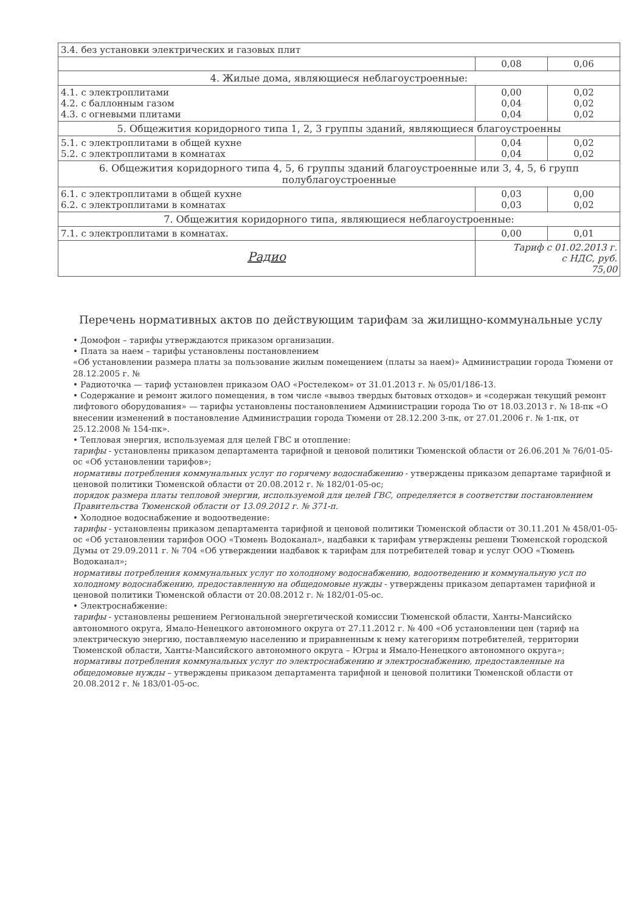| 3.4. без установки электрических и газовых плит | | |
| | 0,08 | 0,06 |
| 4. Жилые дома, являющиеся неблагоустроенные: | | |
| 4.1. с электроплитами 4.2. с баллонным газом 4.3. с огневыми плитами | 0,00 0,04 0,04 | 0,02 0,02 0,02 |
| 5. Общежития коридорного типа 1, 2, 3 группы зданий, являющиеся благоустроенны | | |
| 5.1. с электроплитами в общей кухне 5.2. с электроплитами в комнатах | 0,04 0,04 | 0,02 0,02 |
| 6. Общежития коридорного типа 4, 5, 6 группы зданий благоустроенные или 3, 4, 5, 6 групп полублагоустроенные | | |
| 6.1. с электроплитами в общей кухне 6.2. с электроплитами в комнатах | 0,03 0,03 | 0,00 0,02 |
| 7. Общежития коридорного типа, являющиеся неблагоустроенные: | | |
| 7.1. с электроплитами в комнатах. | 0,00 | 0,01 |
| Радио | Тариф с 01.02.2013 г. с НДС, руб. 75,00 | |
Перечень нормативных актов по действующим тарифам за жилищно-коммунальные услу
• Домофон – тарифы утверждаются приказом организации.
• Плата за наем – тарифы установлены постановлением
«Об установлении размера платы за пользование жилым помещением (платы за наем)» Администрации города Тюмени от 28.12.2005 г. №
• Радиоточка — тариф установлен приказом ОАО «Ростелеком» от 31.01.2013 г. № 05/01/186-13.
• Содержание и ремонт жилого помещения, в том числе «вывоз твердых бытовых отходов» и «содержан текущий ремонт лифтового оборудования» — тарифы установлены постановлением Администрации города Тю от 18.03.2013 г. № 18-пк «О внесении изменений в постановление Администрации города Тюмени от 28.12.200 3-пк, от 27.01.2006 г. № 1-пк, от 25.12.2008 № 154-пк».
• Тепловая энергия, используемая для целей ГВС и отопление:
тарифы - установлены приказом департамента тарифной и ценовой политики Тюменской области от 26.06.201 № 76/01-05-ос «Об установлении тарифов»;
нормативы потребления коммунальных услуг по горячему водоснабжению - утверждены приказом департаме тарифной и ценовой политики Тюменской области от 20.08.2012 г. № 182/01-05-ос;
порядок размера платы тепловой энергии, используемой для целей ГВС, определяется в соответстви постановлением Правительства Тюменской области от 13.09.2012 г. № 371-п.
• Холодное водоснабжение и водоотведение:
тарифы - установлены приказом департамента тарифной и ценовой политики Тюменской области от 30.11.201 № 458/01-05-ос «Об установлении тарифов ООО «Тюмень Водоканал», надбавки к тарифам утверждены решени Тюменской городской Думы от 29.09.2011 г. № 704 «Об утверждении надбавок к тарифам для потребителей товар и услуг ООО «Тюмень Водоканал»;
нормативы потребления коммунальных услуг по холодному водоснабжению, водоотведению и коммунальную усл по холодному водоснабжению, предоставленную на общедомовые нужды - утверждены приказом департамен тарифной и ценовой политики Тюменской области от 20.08.2012 г. № 182/01-05-ос.
• Электроснабжение:
тарифы - установлены решением Региональной энергетической комиссии Тюменской области, Ханты-Мансийско автономного округа, Ямало-Ненецкого автономного округа от 27.11.2012 г. № 400 «Об установлении цен (тариф на электрическую энергию, поставляемую населению и приравненным к нему категориям потребителей, территории Тюменской области, Ханты-Мансийского автономного округа – Югры и Ямало-Ненецкого автономного округа»;
нормативы потребления коммунальных услуг по электроснабжению и электроснабжению, предоставленные на общедомовые нужды – утверждены приказом департамента тарифной и ценовой политики Тюменской области от 20.08.2012 г. № 183/01-05-ос.